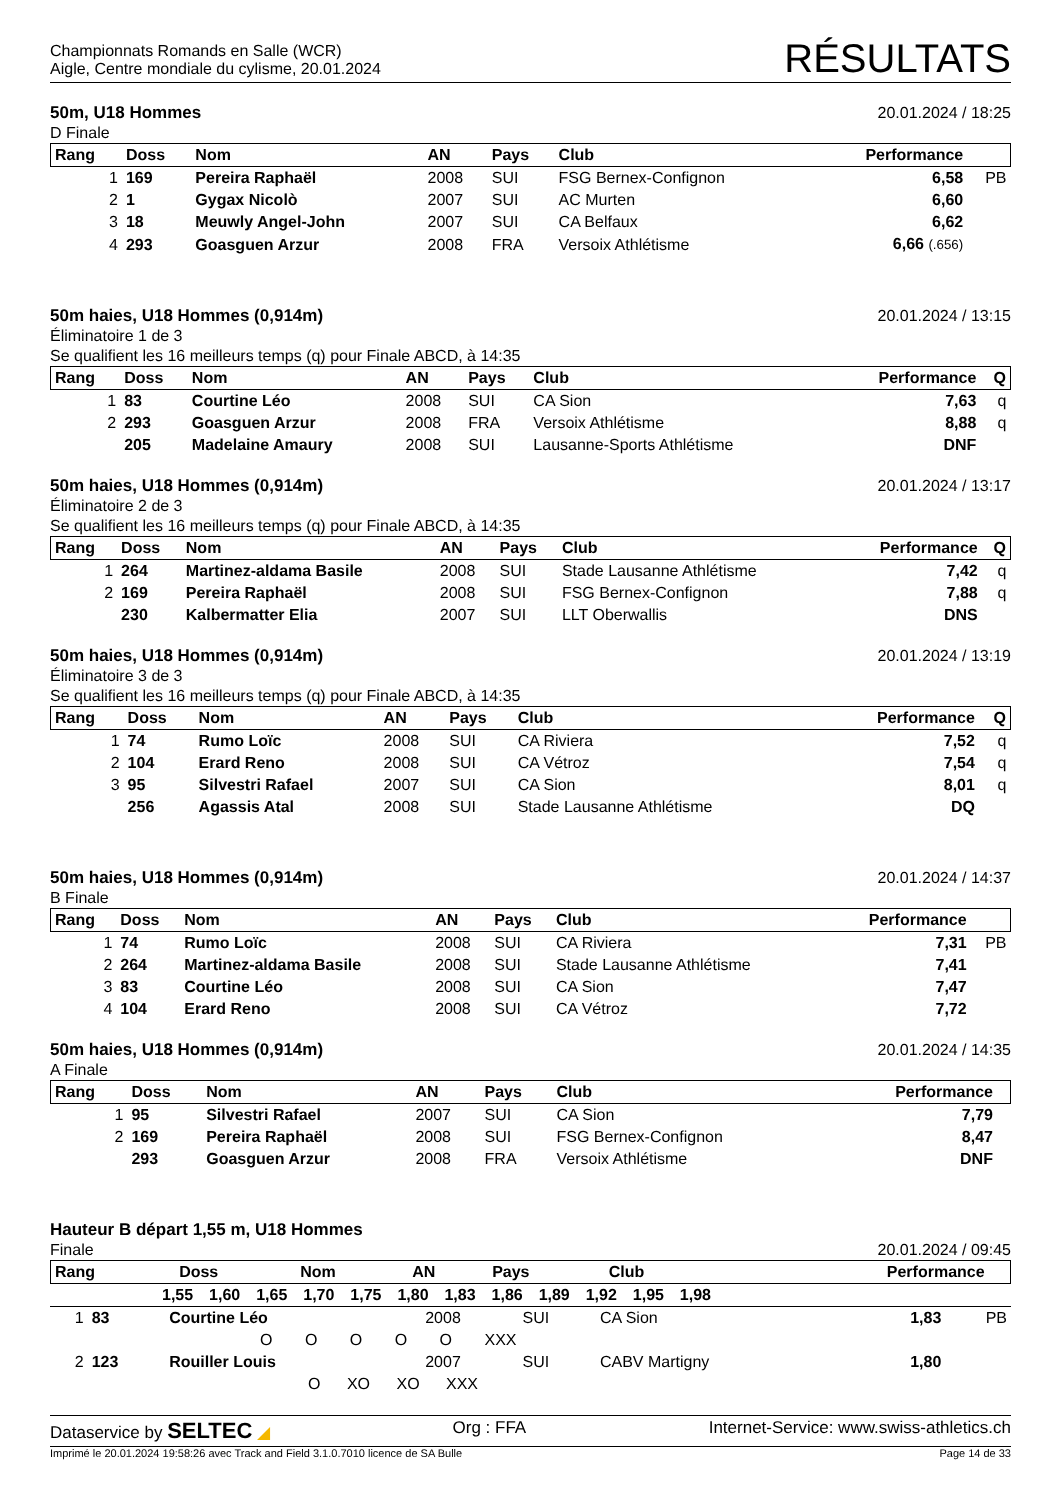Championnats Romands en Salle (WCR)
Aigle, Centre mondiale du cylisme, 20.01.2024
RÉSULTATS
50m, U18 Hommes
D Finale
20.01.2024 / 18:25
| Rang | Doss | Nom | AN | Pays | Club | Performance | |
| --- | --- | --- | --- | --- | --- | --- | --- |
| 1 | 169 | Pereira Raphaël | 2008 | SUI | FSG Bernex-Confignon | 6,58 | PB |
| 2 | 1 | Gygax Nicolò | 2007 | SUI | AC Murten | 6,60 | |
| 3 | 18 | Meuwly Angel-John | 2007 | SUI | CA Belfaux | 6,62 | |
| 4 | 293 | Goasguen Arzur | 2008 | FRA | Versoix Athlétisme | 6,66 (.656) | |
50m haies, U18 Hommes (0,914m)
Éliminatoire 1 de 3
Se qualifient les 16 meilleurs temps (q) pour Finale ABCD, à 14:35
20.01.2024 / 13:15
| Rang | Doss | Nom | AN | Pays | Club | Performance | Q |
| --- | --- | --- | --- | --- | --- | --- | --- |
| 1 | 83 | Courtine Léo | 2008 | SUI | CA Sion | 7,63 | q |
| 2 | 293 | Goasguen Arzur | 2008 | FRA | Versoix Athlétisme | 8,88 | q |
| | 205 | Madelaine Amaury | 2008 | SUI | Lausanne-Sports Athlétisme | DNF | |
50m haies, U18 Hommes (0,914m)
Éliminatoire 2 de 3
Se qualifient les 16 meilleurs temps (q) pour Finale ABCD, à 14:35
20.01.2024 / 13:17
| Rang | Doss | Nom | AN | Pays | Club | Performance | Q |
| --- | --- | --- | --- | --- | --- | --- | --- |
| 1 | 264 | Martinez-aldama Basile | 2008 | SUI | Stade Lausanne Athlétisme | 7,42 | q |
| 2 | 169 | Pereira Raphaël | 2008 | SUI | FSG Bernex-Confignon | 7,88 | q |
| | 230 | Kalbermatter Elia | 2007 | SUI | LLT Oberwallis | DNS | |
50m haies, U18 Hommes (0,914m)
Éliminatoire 3 de 3
Se qualifient les 16 meilleurs temps (q) pour Finale ABCD, à 14:35
20.01.2024 / 13:19
| Rang | Doss | Nom | AN | Pays | Club | Performance | Q |
| --- | --- | --- | --- | --- | --- | --- | --- |
| 1 | 74 | Rumo Loïc | 2008 | SUI | CA Riviera | 7,52 | q |
| 2 | 104 | Erard Reno | 2008 | SUI | CA Vétroz | 7,54 | q |
| 3 | 95 | Silvestri Rafael | 2007 | SUI | CA Sion | 8,01 | q |
| | 256 | Agassis Atal | 2008 | SUI | Stade Lausanne Athlétisme | DQ | |
50m haies, U18 Hommes (0,914m)
B Finale
20.01.2024 / 14:37
| Rang | Doss | Nom | AN | Pays | Club | Performance | |
| --- | --- | --- | --- | --- | --- | --- | --- |
| 1 | 74 | Rumo Loïc | 2008 | SUI | CA Riviera | 7,31 | PB |
| 2 | 264 | Martinez-aldama Basile | 2008 | SUI | Stade Lausanne Athlétisme | 7,41 | |
| 3 | 83 | Courtine Léo | 2008 | SUI | CA Sion | 7,47 | |
| 4 | 104 | Erard Reno | 2008 | SUI | CA Vétroz | 7,72 | |
50m haies, U18 Hommes (0,914m)
A Finale
20.01.2024 / 14:35
| Rang | Doss | Nom | AN | Pays | Club | Performance | |
| --- | --- | --- | --- | --- | --- | --- | --- |
| 1 | 95 | Silvestri Rafael | 2007 | SUI | CA Sion | 7,79 | |
| 2 | 169 | Pereira Raphaël | 2008 | SUI | FSG Bernex-Confignon | 8,47 | |
| | 293 | Goasguen Arzur | 2008 | FRA | Versoix Athlétisme | DNF | |
Hauteur B départ 1,55 m, U18 Hommes
Finale
20.01.2024 / 09:45
| Rang | Doss | Nom | AN | Pays | Club | Performance | |
| --- | --- | --- | --- | --- | --- | --- | --- |
| | 1,55 | 1,60 | 1,65 | 1,70 | 1,75 | 1,80 | 1,83 | 1,86 | 1,89 | 1,92 | 1,95 | 1,98 | |
| 1 | 83 | Courtine Léo | 2008 | SUI | CA Sion | 1,83 | PB |
| O O O O O XXX | | | | | | | |
| 2 | 123 | Rouiller Louis | 2007 | SUI | CABV Martigny | 1,80 | |
| O XO XO XXX | | | | | | | |
Dataservice by SELTEC ◢ Org : FFA Internet-Service: www.swiss-athletics.ch
Imprimé le 20.01.2024 19:58:26 avec Track and Field 3.1.0.7010 licence de SA Bulle Page 14 de 33